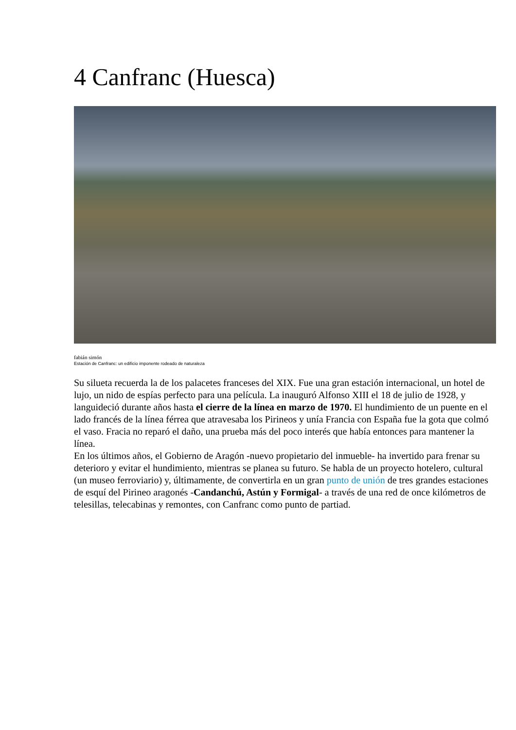4 Canfranc (Huesca)
fabián simón
Estación de Canfranc: un edificio imponente rodeado de naturaleza
Su silueta recuerda la de los palacetes franceses del XIX. Fue una gran estación internacional, un hotel de lujo, un nido de espías perfecto para una película. La inauguró Alfonso XIII el 18 de julio de 1928, y languideció durante años hasta el cierre de la línea en marzo de 1970. El hundimiento de un puente en el lado francés de la línea férrea que atravesaba los Pirineos y unía Francia con España fue la gota que colmó el vaso. Fracia no reparó el daño, una prueba más del poco interés que había entonces para mantener la línea.
En los últimos años, el Gobierno de Aragón -nuevo propietario del inmueble- ha invertido para frenar su deterioro y evitar el hundimiento, mientras se planea su futuro. Se habla de un proyecto hotelero, cultural (un museo ferroviario) y, últimamente, de convertirla en un gran punto de unión de tres grandes estaciones de esquí del Pirineo aragonés -Candanchú, Astún y Formigal- a través de una red de once kilómetros de telesillas, telecabinas y remontes, con Canfranc como punto de partiad.